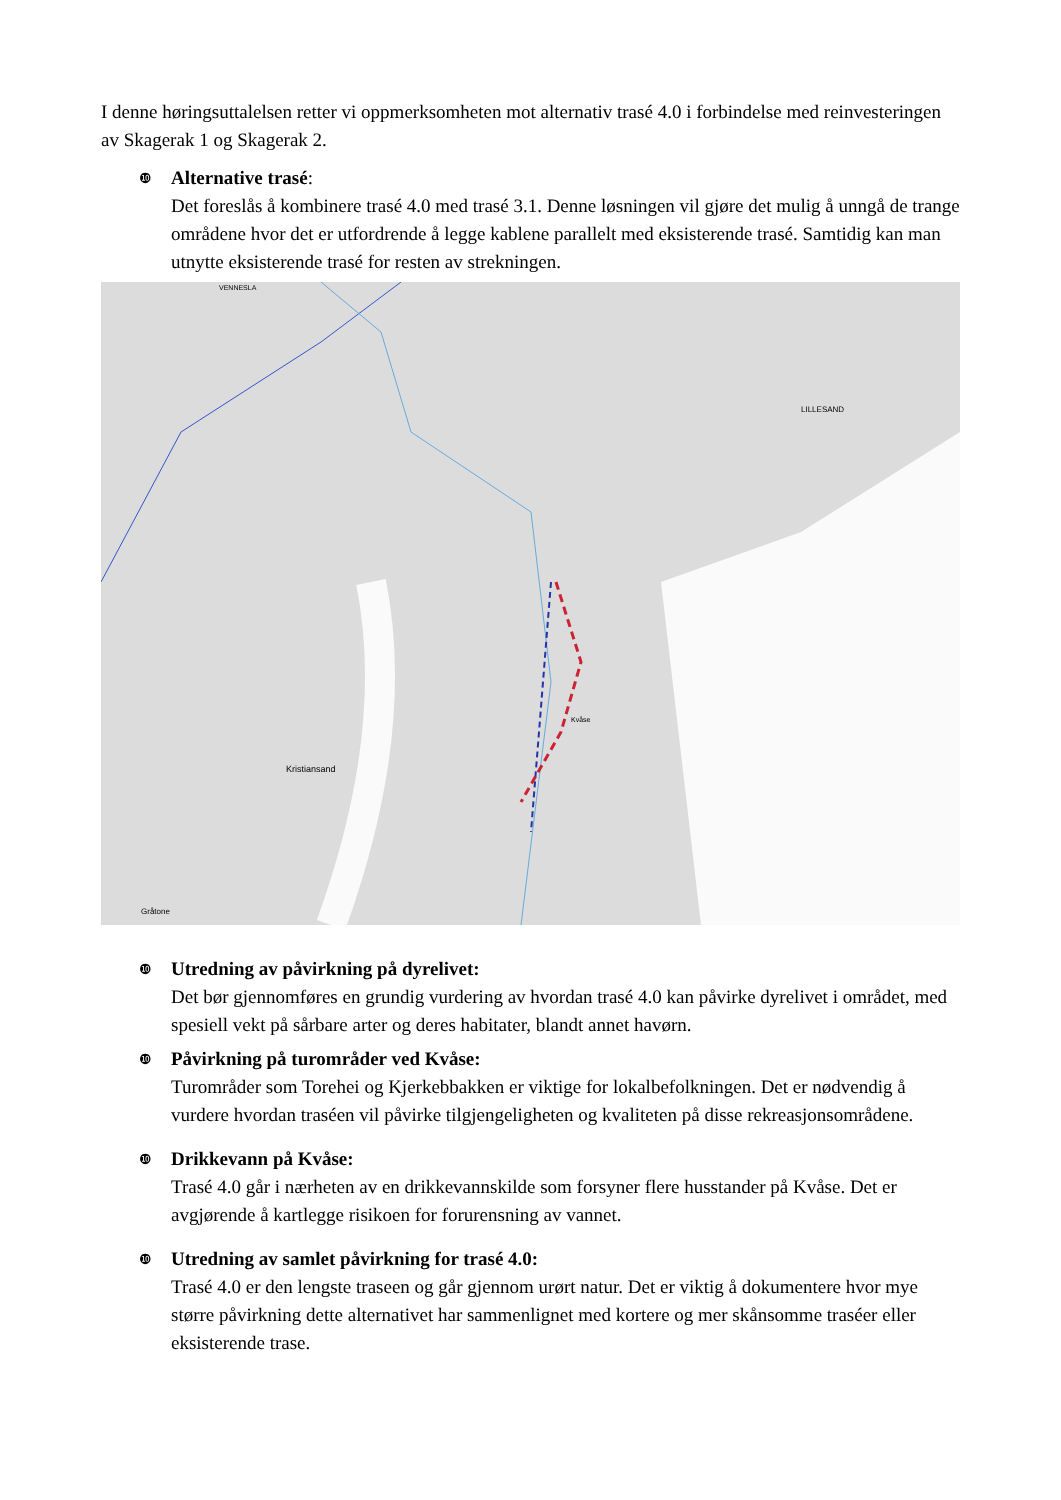I denne høringsuttalelsen retter vi oppmerksomheten mot alternativ trasé 4.0 i forbindelse med reinvesteringen av Skagerak 1 og Skagerak 2.
❿
Alternative trasé:
Det foreslås å kombinere trasé 4.0 med trasé 3.1. Denne løsningen vil gjøre det mulig å unngå de trange områdene hvor det er utfordrende å legge kablene parallelt med eksisterende trasé. Samtidig kan man utnytte eksisterende trasé for resten av strekningen.
Kristiansand
LILLESAND
VENNESLA
Kvåse
Gråtone
❿
Utredning av påvirkning på dyrelivet:
Det bør gjennomføres en grundig vurdering av hvordan trasé 4.0 kan påvirke dyrelivet i området, med spesiell vekt på sårbare arter og deres habitater, blandt annet havørn.
❿
Påvirkning på turområder ved Kvåse:
Turområder som Torehei og Kjerkebbakken er viktige for lokalbefolkningen. Det er nødvendig å vurdere hvordan traséen vil påvirke tilgjengeligheten og kvaliteten på disse rekreasjonsområdene.
❿
Drikkevann på Kvåse:
Trasé 4.0 går i nærheten av en drikkevannskilde som forsyner flere husstander på Kvåse. Det er avgjørende å kartlegge risikoen for forurensning av vannet.
❿
Utredning av samlet påvirkning for trasé 4.0:
Trasé 4.0 er den lengste traseen og går gjennom urørt natur. Det er viktig å dokumentere hvor mye større påvirkning dette alternativet har sammenlignet med kortere og mer skånsomme traséer eller eksisterende trase.